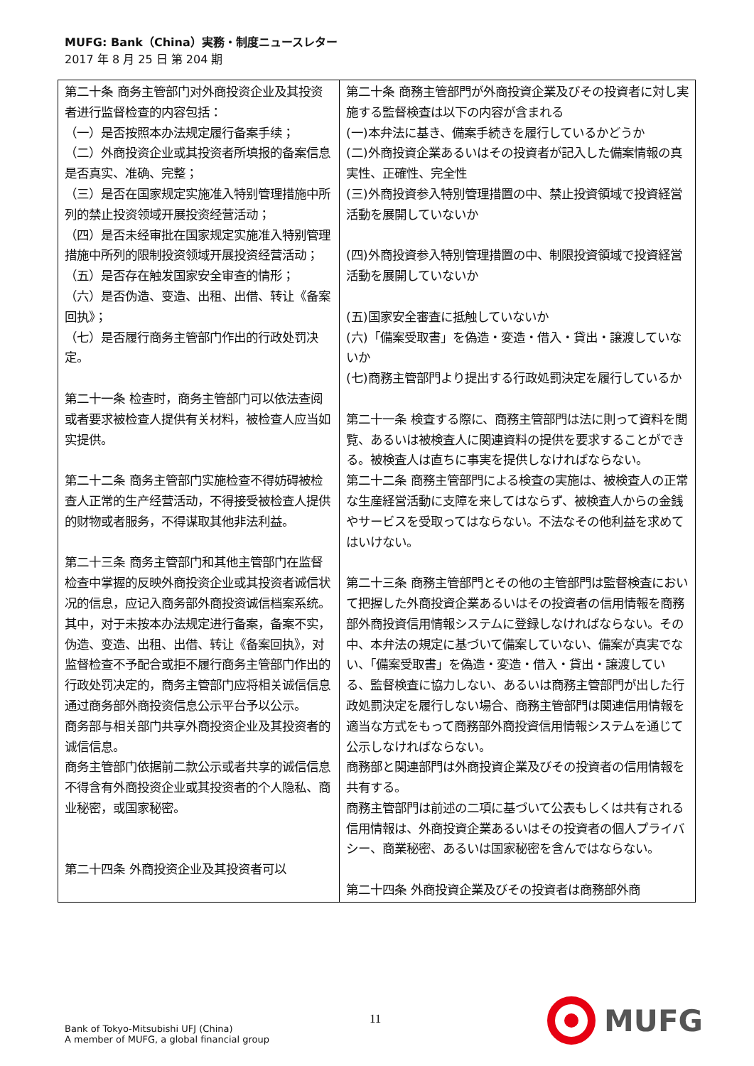MUFG: Bank（China）実務・制度ニュースレター
2017 年 8 月 25 日 第 204 期
| 第二十条 商务主管部门对外商投资企业及其投资者进行监督检查的内容包括： （一）是否按照本办法规定履行备案手续； （二）外商投资企业或其投资者所填报的备案信息是否真实、准确、完整； （三）是否在国家规定实施准入特别管理措施中所列的禁止投资领域开展投资经营活动； （四）是否未经审批在国家规定实施准入特别管理措施中所列的限制投资领域开展投资经营活动； （五）是否存在触发国家安全审查的情形； （六）是否伪造、变造、出租、出借、转让《备案回执》； （七）是否履行商务主管部门作出的行政处罚决定。 第二十一条 检查时，商务主管部门可以依法查阅或者要求被检查人提供有关材料，被检查人应当如实提供。 第二十二条 商务主管部门实施检查不得妨碍被检查人正常的生产经营活动，不得接受被检查人提供的财物或者服务，不得谋取其他非法利益。 第二十三条 商务主管部门和其他主管部门在监督检查中掌握的反映外商投资企业或其投资者诚信状况的信息，应记入商务部外商投资诚信档案系统。其中，对于未按本办法规定进行备案，备案不实，伪造、变造、出租、出借、转让《备案回执》，对监督检查不予配合或拒不履行商务主管部门作出的行政处罚决定的，商务主管部门应将相关诚信信息通过商务部外商投资信息公示平台予以公示。 商务部与相关部门共享外商投资企业及其投资者的诚信信息。 商务主管部门依据前二款公示或者共享的诚信信息不得含有外商投资企业或其投资者的个人隐私、商业秘密，或国家秘密。 第二十四条 外商投资企业及其投资者可以 | 第二十条 商務主管部門が外商投資企業及びその投資者に対し実施する監督検査は以下の内容が含まれる (一)本弁法に基き、備案手続きを履行しているかどうか (二)外商投資企業あるいはその投資者が記入した備案情報の真実性、正確性、完全性 (三)外商投資参入特別管理措置の中、禁止投資領域で投資経営活動を展開していないか (四)外商投資参入特別管理措置の中、制限投資領域で投資経営活動を展開していないか (五)国家安全審査に抵触していないか (六)「備案受取書」を偽造・変造・借入・貸出・譲渡していないか (七)商務主管部門より提出する行政処罰決定を履行しているか 第二十一条 検査する際に、商務主管部門は法に則って資料を閲覧、あるいは被検査人に関連資料の提供を要求することができる。被検査人は直ちに事実を提供しなければならない。 第二十二条 商務主管部門による検査の実施は、被検査人の正常な生産経営活動に支障を来してはならず、被検査人からの金銭やサービスを受取ってはならない。不法なその他利益を求めてはいけない。 第二十三条 商務主管部門とその他の主管部門は監督検査において把握した外商投資企業あるいはその投資者の信用情報を商務部外商投資信用情報システムに登録しなければならない。その中、本弁法の規定に基づいて備案していない、備案が真実でない、「備案受取書」を偽造・変造・借入・貸出・譲渡している、監督検査に協力しない、あるいは商務主管部門が出した行政処罰決定を履行しない場合、商務主管部門は関連信用情報を適当な方式をもって商務部外商投資信用情報システムを通じて公示しなければならない。 商務部と関連部門は外商投資企業及びその投資者の信用情報を共有する。 商務主管部門は前述の二項に基づいて公表もしくは共有される信用情報は、外商投資企業あるいはその投資者の個人プライバシー、商業秘密、あるいは国家秘密を含んではならない。 第二十四条 外商投資企業及びその投資者は商務部外商 |
Bank of Tokyo-Mitsubishi UFJ (China)
A member of MUFG, a global financial group
11
MUFG